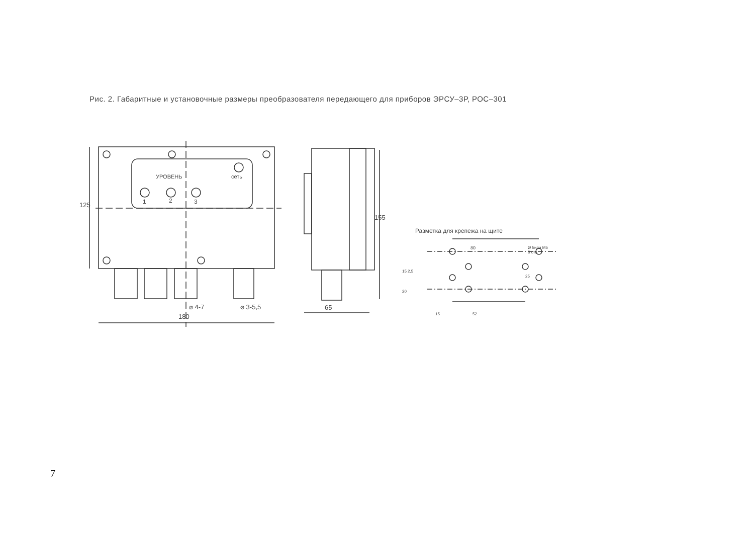Рис. 2. Габаритные и установочные размеры преобразователя передающего для приборов ЭРСУ–3Р, РОС–301
УРОВЕНЬ сеть
1 2 3
125
⌀ 4-7 ⌀ 3-5,5
180
155
65
Разметка для крепежа на щите
80
Ø 5или М5
8 отв.
15 2,5
25
20
15 52
7